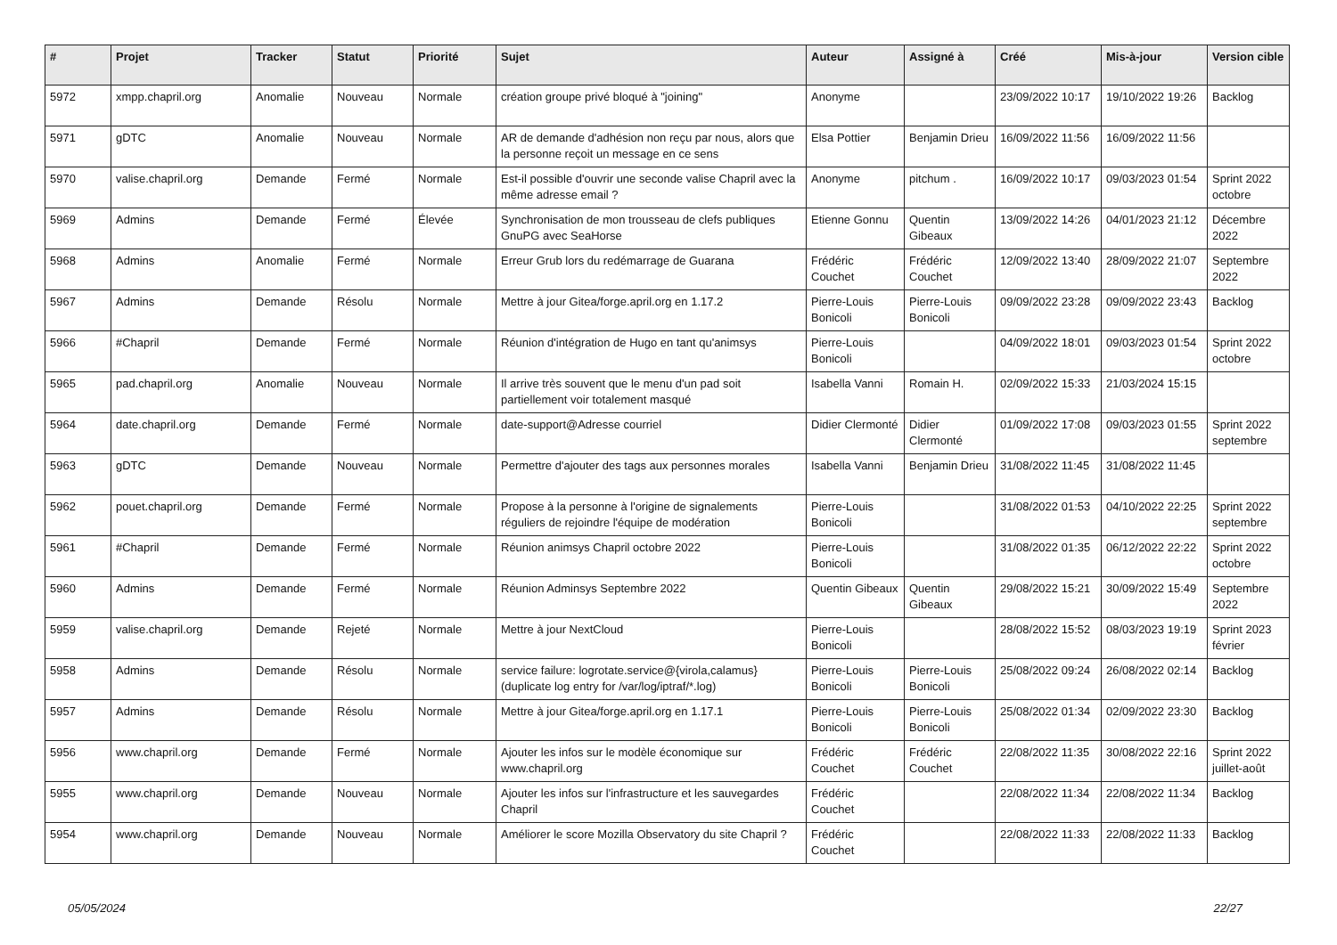| # | Projet | Tracker | Statut | Priorité | Sujet | Auteur | Assigné à | Créé | Mis-à-jour | Version cible |
| --- | --- | --- | --- | --- | --- | --- | --- | --- | --- | --- |
| 5972 | xmpp.chapril.org | Anomalie | Nouveau | Normale | création groupe privé bloqué à "joining" | Anonyme | | 23/09/2022 10:17 | 19/10/2022 19:26 | Backlog |
| 5971 | gDTC | Anomalie | Nouveau | Normale | AR de demande d'adhésion non reçu par nous, alors que la personne reçoit un message en ce sens | Elsa Pottier | Benjamin Drieu | 16/09/2022 11:56 | 16/09/2022 11:56 | |
| 5970 | valise.chapril.org | Demande | Fermé | Normale | Est-il possible d'ouvrir une seconde valise Chapril avec la même adresse email ? | Anonyme | pitchum . | 16/09/2022 10:17 | 09/03/2023 01:54 | Sprint 2022 octobre |
| 5969 | Admins | Demande | Fermé | Élevée | Synchronisation de mon trousseau de clefs publiques GnuPG avec SeaHorse | Etienne Gonnu | Quentin Gibeaux | 13/09/2022 14:26 | 04/01/2023 21:12 | Décembre 2022 |
| 5968 | Admins | Anomalie | Fermé | Normale | Erreur Grub lors du redémarrage de Guarana | Frédéric Couchet | Frédéric Couchet | 12/09/2022 13:40 | 28/09/2022 21:07 | Septembre 2022 |
| 5967 | Admins | Demande | Résolu | Normale | Mettre à jour Gitea/forge.april.org en 1.17.2 | Pierre-Louis Bonicoli | Pierre-Louis Bonicoli | 09/09/2022 23:28 | 09/09/2022 23:43 | Backlog |
| 5966 | #Chapril | Demande | Fermé | Normale | Réunion d'intégration de Hugo en tant qu'animsys | Pierre-Louis Bonicoli | | 04/09/2022 18:01 | 09/03/2023 01:54 | Sprint 2022 octobre |
| 5965 | pad.chapril.org | Anomalie | Nouveau | Normale | Il arrive très souvent que le menu d'un pad soit partiellement voir totalement masqué | Isabella Vanni | Romain H. | 02/09/2022 15:33 | 21/03/2024 15:15 | |
| 5964 | date.chapril.org | Demande | Fermé | Normale | date-support@Adresse courriel | Didier Clermonté | Didier Clermonté | 01/09/2022 17:08 | 09/03/2023 01:55 | Sprint 2022 septembre |
| 5963 | gDTC | Demande | Nouveau | Normale | Permettre d'ajouter des tags aux personnes morales | Isabella Vanni | Benjamin Drieu | 31/08/2022 11:45 | 31/08/2022 11:45 | |
| 5962 | pouet.chapril.org | Demande | Fermé | Normale | Propose à la personne à l'origine de signalements réguliers de rejoindre l'équipe de modération | Pierre-Louis Bonicoli | | 31/08/2022 01:53 | 04/10/2022 22:25 | Sprint 2022 septembre |
| 5961 | #Chapril | Demande | Fermé | Normale | Réunion animsys Chapril octobre 2022 | Pierre-Louis Bonicoli | | 31/08/2022 01:35 | 06/12/2022 22:22 | Sprint 2022 octobre |
| 5960 | Admins | Demande | Fermé | Normale | Réunion Adminsys Septembre 2022 | Quentin Gibeaux | Quentin Gibeaux | 29/08/2022 15:21 | 30/09/2022 15:49 | Septembre 2022 |
| 5959 | valise.chapril.org | Demande | Rejeté | Normale | Mettre à jour NextCloud | Pierre-Louis Bonicoli | | 28/08/2022 15:52 | 08/03/2023 19:19 | Sprint 2023 février |
| 5958 | Admins | Demande | Résolu | Normale | service failure: logrotate.service@{virola,calamus} (duplicate log entry for /var/log/iptraf/*.log) | Pierre-Louis Bonicoli | Pierre-Louis Bonicoli | 25/08/2022 09:24 | 26/08/2022 02:14 | Backlog |
| 5957 | Admins | Demande | Résolu | Normale | Mettre à jour Gitea/forge.april.org en 1.17.1 | Pierre-Louis Bonicoli | Pierre-Louis Bonicoli | 25/08/2022 01:34 | 02/09/2022 23:30 | Backlog |
| 5956 | www.chapril.org | Demande | Fermé | Normale | Ajouter les infos sur le modèle économique sur www.chapril.org | Frédéric Couchet | Frédéric Couchet | 22/08/2022 11:35 | 30/08/2022 22:16 | Sprint 2022 juillet-août |
| 5955 | www.chapril.org | Demande | Nouveau | Normale | Ajouter les infos sur l'infrastructure et les sauvegardes Chapril | Frédéric Couchet | | 22/08/2022 11:34 | 22/08/2022 11:34 | Backlog |
| 5954 | www.chapril.org | Demande | Nouveau | Normale | Améliorer le score Mozilla Observatory du site Chapril ? | Frédéric Couchet | | 22/08/2022 11:33 | 22/08/2022 11:33 | Backlog |
05/05/2024 22/27